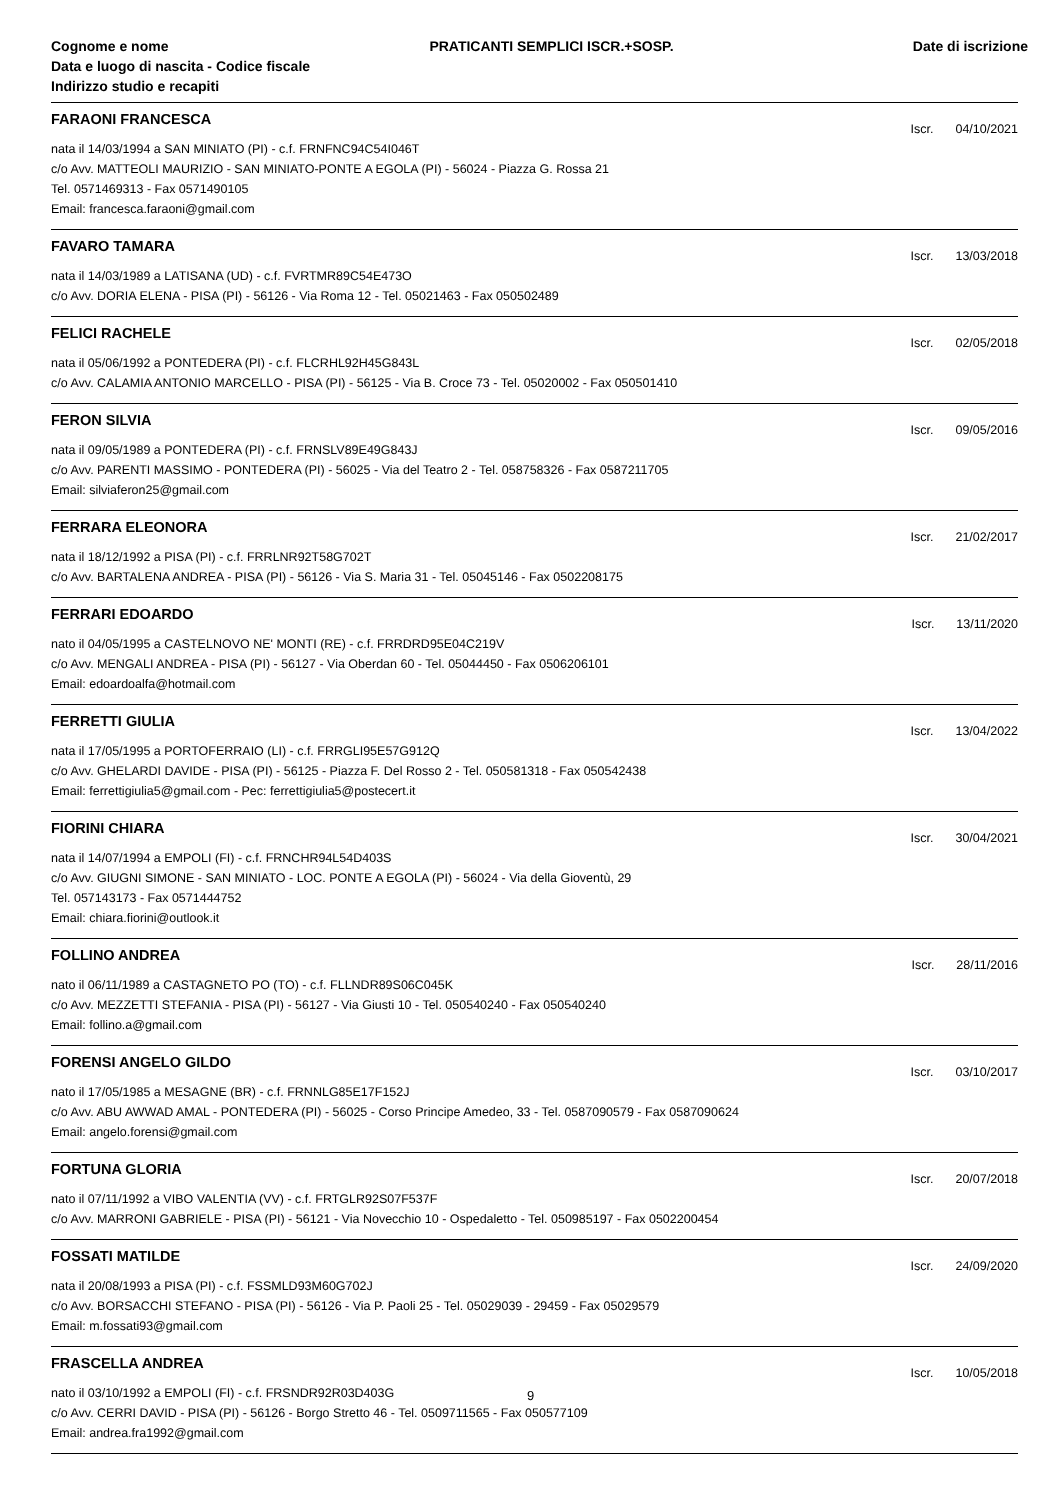Cognome e nome
Data e luogo di nascita - Codice fiscale
Indirizzo studio e recapiti
PRATICANTI SEMPLICI ISCR.+SOSP.
Date di iscrizione
FARAONI FRANCESCA
Iscr. 04/10/2021
nata il 14/03/1994 a SAN MINIATO (PI) - c.f. FRNFNC94C54I046T
c/o Avv. MATTEOLI MAURIZIO - SAN MINIATO-PONTE A EGOLA (PI) - 56024 - Piazza G. Rossa 21
Tel. 0571469313 - Fax 0571490105
Email: francesca.faraoni@gmail.com
FAVARO TAMARA
Iscr. 13/03/2018
nata il 14/03/1989 a LATISANA (UD) - c.f. FVRTMR89C54E473O
c/o Avv. DORIA ELENA - PISA (PI) - 56126 - Via Roma 12 - Tel. 05021463 - Fax 050502489
FELICI RACHELE
Iscr. 02/05/2018
nata il 05/06/1992 a PONTEDERA (PI) - c.f. FLCRHL92H45G843L
c/o Avv. CALAMIA ANTONIO MARCELLO - PISA (PI) - 56125 - Via B. Croce 73 - Tel. 05020002 - Fax 050501410
FERON SILVIA
Iscr. 09/05/2016
nata il 09/05/1989 a PONTEDERA (PI) - c.f. FRNSLV89E49G843J
c/o Avv. PARENTI MASSIMO - PONTEDERA (PI) - 56025 - Via del Teatro 2 - Tel. 058758326 - Fax 0587211705
Email: silviaferon25@gmail.com
FERRARA ELEONORA
Iscr. 21/02/2017
nata il 18/12/1992 a PISA (PI) - c.f. FRRLNR92T58G702T
c/o Avv. BARTALENA ANDREA - PISA (PI) - 56126 - Via S. Maria 31 - Tel. 05045146 - Fax 0502208175
FERRARI EDOARDO
Iscr. 13/11/2020
nato il 04/05/1995 a CASTELNOVO NE' MONTI (RE) - c.f. FRRDRD95E04C219V
c/o Avv. MENGALI ANDREA - PISA (PI) - 56127 - Via Oberdan 60 - Tel. 05044450 - Fax 0506206101
Email: edoardoalfa@hotmail.com
FERRETTI GIULIA
Iscr. 13/04/2022
nata il 17/05/1995 a PORTOFERRAIO (LI) - c.f. FRRGLI95E57G912Q
c/o Avv. GHELARDI DAVIDE - PISA (PI) - 56125 - Piazza F. Del Rosso 2 - Tel. 050581318 - Fax 050542438
Email: ferrettigiulia5@gmail.com - Pec: ferrettigiulia5@postecert.it
FIORINI CHIARA
Iscr. 30/04/2021
nata il 14/07/1994 a EMPOLI (FI) - c.f. FRNCHR94L54D403S
c/o Avv. GIUGNI SIMONE - SAN MINIATO - LOC. PONTE A EGOLA (PI) - 56024 - Via della Gioventù, 29
Tel. 057143173 - Fax 0571444752
Email: chiara.fiorini@outlook.it
FOLLINO ANDREA
Iscr. 28/11/2016
nato il 06/11/1989 a CASTAGNETO PO (TO) - c.f. FLLNDR89S06C045K
c/o Avv. MEZZETTI STEFANIA - PISA (PI) - 56127 - Via Giusti 10 - Tel. 050540240 - Fax 050540240
Email: follino.a@gmail.com
FORENSI ANGELO GILDO
Iscr. 03/10/2017
nato il 17/05/1985 a MESAGNE (BR) - c.f. FRNNLG85E17F152J
c/o Avv. ABU AWWAD AMAL - PONTEDERA (PI) - 56025 - Corso Principe Amedeo, 33 - Tel. 0587090579 - Fax 0587090624
Email: angelo.forensi@gmail.com
FORTUNA GLORIA
Iscr. 20/07/2018
nato il 07/11/1992 a VIBO VALENTIA (VV) - c.f. FRTGLR92S07F537F
c/o Avv. MARRONI GABRIELE - PISA (PI) - 56121 - Via Novecchio 10 - Ospedaletto - Tel. 050985197 - Fax 0502200454
FOSSATI MATILDE
Iscr. 24/09/2020
nata il 20/08/1993 a PISA (PI) - c.f. FSSMLD93M60G702J
c/o Avv. BORSACCHI STEFANO - PISA (PI) - 56126 - Via P. Paoli 25 - Tel. 05029039 - 29459 - Fax 05029579
Email: m.fossati93@gmail.com
FRASCELLA ANDREA
Iscr. 10/05/2018
nato il 03/10/1992 a EMPOLI (FI) - c.f. FRSNDR92R03D403G
c/o Avv. CERRI DAVID - PISA (PI) - 56126 - Borgo Stretto 46 - Tel. 0509711565 - Fax 050577109
Email: andrea.fra1992@gmail.com
9